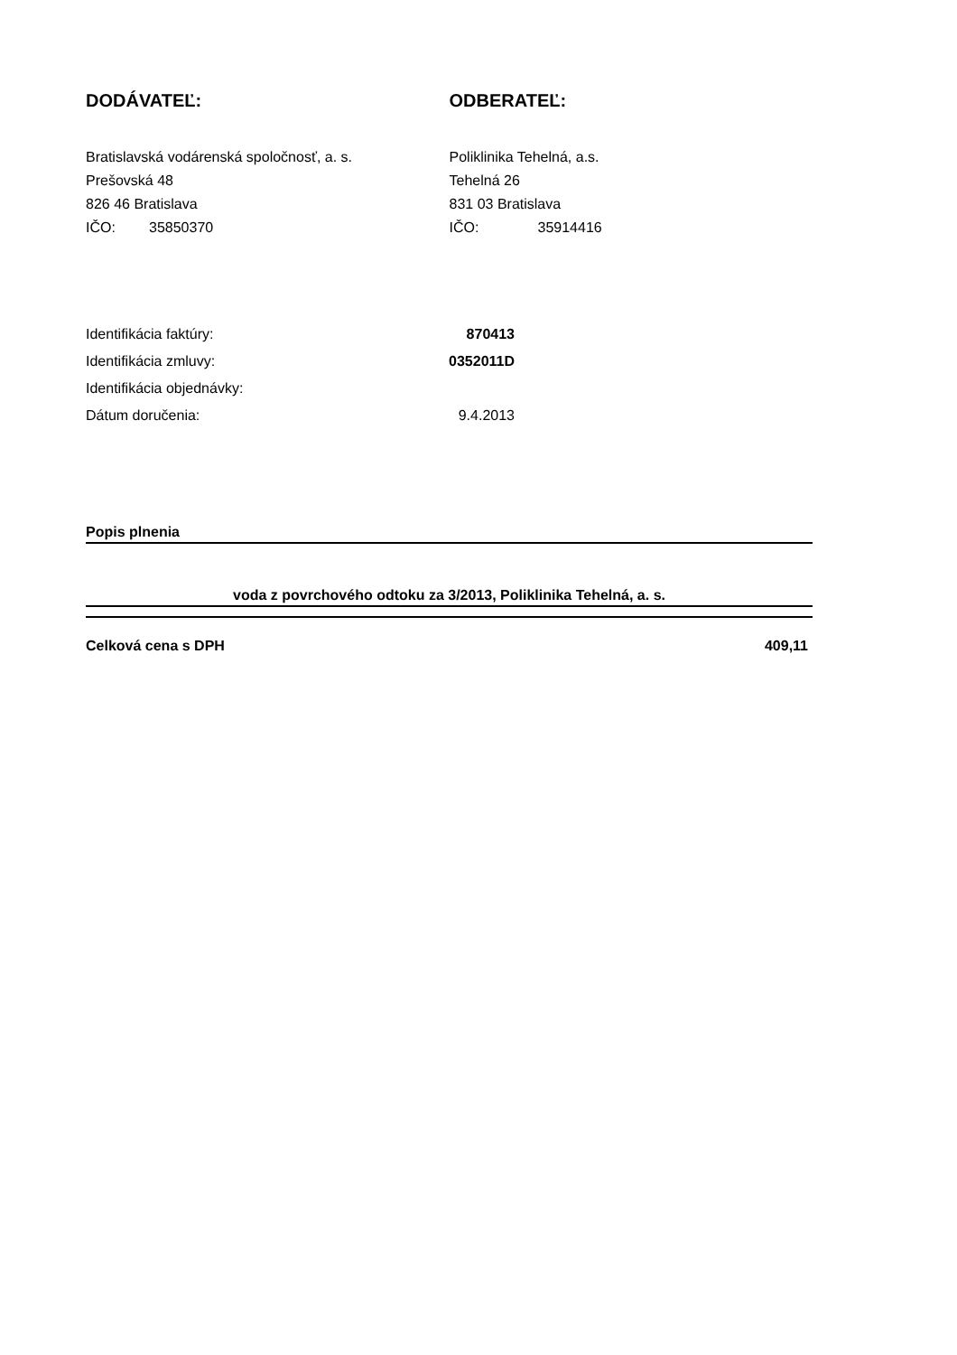DODÁVATEĽ:
Bratislavská vodárenská spoločnosť, a. s.
Prešovská 48
826 46 Bratislava
IČO: 35850370
ODBERATEĽ:
Poliklinika Tehelná, a.s.
Tehelná 26
831 03 Bratislava
IČO: 35914416
| Identifikácia faktúry: | 870413 |
| Identifikácia zmluvy: | 0352011D |
| Identifikácia objednávky: | |
| Dátum doručenia: | 9.4.2013 |
Popis plnenia
voda z povrchového odtoku za 3/2013, Poliklinika Tehelná, a. s.
Celková cena s DPH 409,11